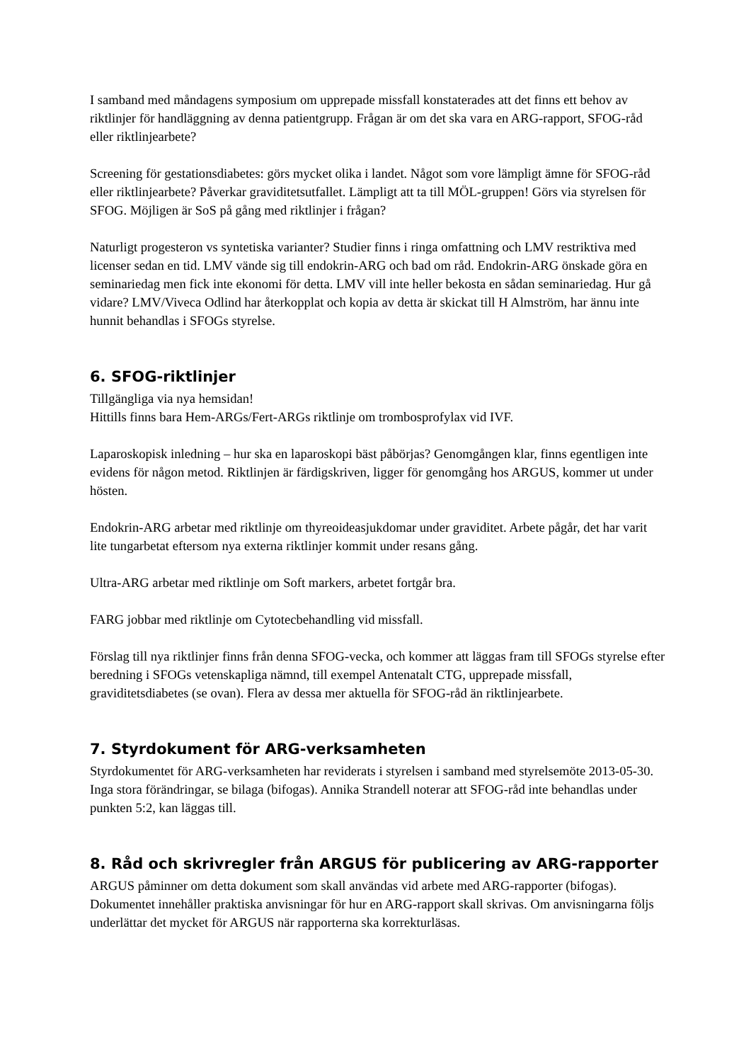I samband med måndagens symposium om upprepade missfall konstaterades att det finns ett behov av riktlinjer för handläggning av denna patientgrupp. Frågan är om det ska vara en ARG-rapport, SFOG-råd eller riktlinjearbete?
Screening för gestationsdiabetes: görs mycket olika i landet. Något som vore lämpligt ämne för SFOG-råd eller riktlinjearbete? Påverkar graviditetsutfallet. Lämpligt att ta till MÖL-gruppen! Görs via styrelsen för SFOG. Möjligen är SoS på gång med riktlinjer i frågan?
Naturligt progesteron vs syntetiska varianter? Studier finns i ringa omfattning och LMV restriktiva med licenser sedan en tid. LMV vände sig till endokrin-ARG och bad om råd. Endokrin-ARG önskade göra en seminariedag men fick inte ekonomi för detta. LMV vill inte heller bekosta en sådan seminariedag. Hur gå vidare? LMV/Viveca Odlind har återkopplat och kopia av detta är skickat till H Almström, har ännu inte hunnit behandlas i SFOGs styrelse.
6. SFOG-riktlinjer
Tillgängliga via nya hemsidan!
Hittills finns bara Hem-ARGs/Fert-ARGs riktlinje om trombosprofylax vid IVF.
Laparoskopisk inledning – hur ska en laparoskopi bäst påbörjas? Genomgången klar, finns egentligen inte evidens för någon metod. Riktlinjen är färdigskriven, ligger för genomgång hos ARGUS, kommer ut under hösten.
Endokrin-ARG arbetar med riktlinje om thyreoideasjukdomar under graviditet. Arbete pågår, det har varit lite tungarbetat eftersom nya externa riktlinjer kommit under resans gång.
Ultra-ARG arbetar med riktlinje om Soft markers, arbetet fortgår bra.
FARG jobbar med riktlinje om Cytotecbehandling vid missfall.
Förslag till nya riktlinjer finns från denna SFOG-vecka, och kommer att läggas fram till SFOGs styrelse efter beredning i SFOGs vetenskapliga nämnd, till exempel Antenatalt CTG, upprepade missfall, graviditetsdiabetes (se ovan). Flera av dessa mer aktuella för SFOG-råd än riktlinjearbete.
7. Styrdokument för ARG-verksamheten
Styrdokumentet för ARG-verksamheten har reviderats i styrelsen i samband med styrelsemöte 2013-05-30. Inga stora förändringar, se bilaga (bifogas). Annika Strandell noterar att SFOG-råd inte behandlas under punkten 5:2, kan läggas till.
8. Råd och skrivregler från ARGUS för publicering av ARG-rapporter
ARGUS påminner om detta dokument som skall användas vid arbete med ARG-rapporter (bifogas). Dokumentet innehåller praktiska anvisningar för hur en ARG-rapport skall skrivas. Om anvisningarna följs underlättar det mycket för ARGUS när rapporterna ska korrekturläsas.